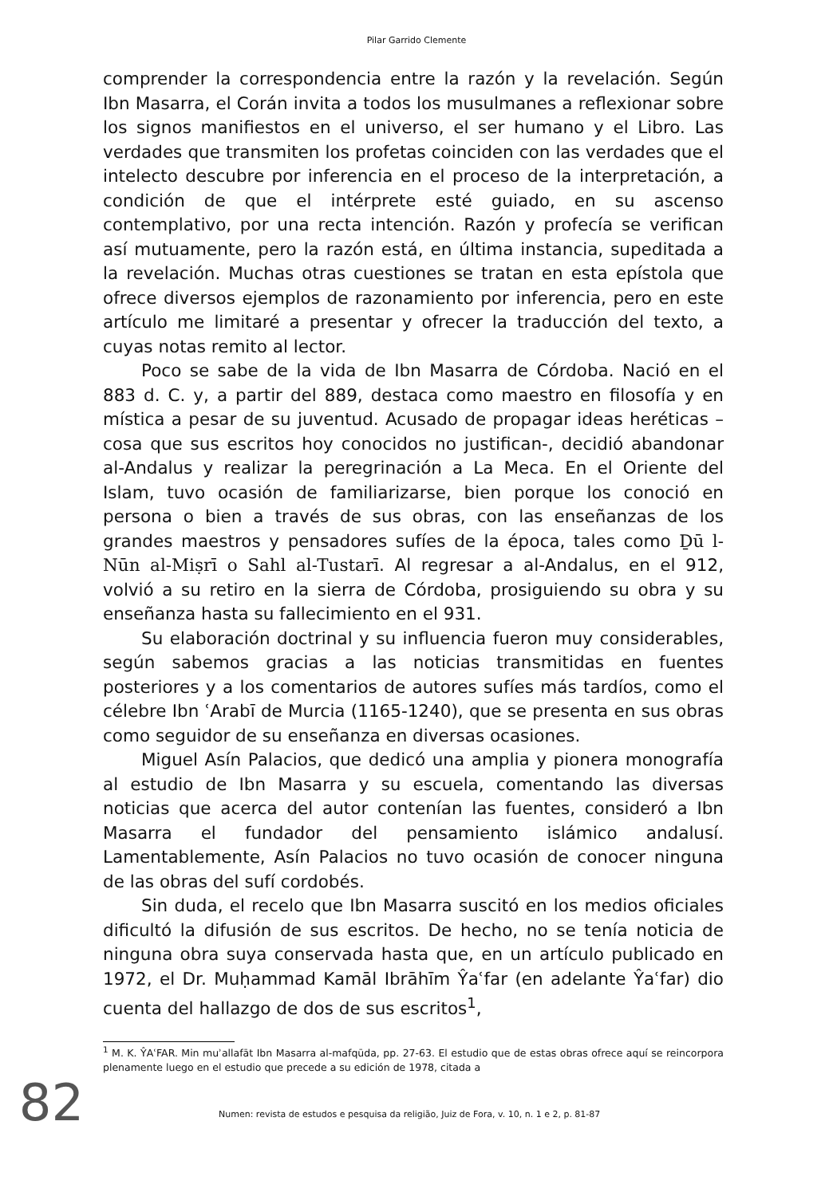Pilar Garrido Clemente
comprender la correspondencia entre la razón y la revelación. Según Ibn Masarra, el Corán invita a todos los musulmanes a reflexionar sobre los signos manifiestos en el universo, el ser humano y el Libro. Las verdades que transmiten los profetas coinciden con las verdades que el intelecto descubre por inferencia en el proceso de la interpretación, a condición de que el intérprete esté guiado, en su ascenso contemplativo, por una recta intención. Razón y profecía se verifican así mutuamente, pero la razón está, en última instancia, supeditada a la revelación. Muchas otras cuestiones se tratan en esta epístola que ofrece diversos ejemplos de razonamiento por inferencia, pero en este artículo me limitaré a presentar y ofrecer la traducción del texto, a cuyas notas remito al lector.
Poco se sabe de la vida de Ibn Masarra de Córdoba. Nació en el 883 d. C. y, a partir del 889, destaca como maestro en filosofía y en mística a pesar de su juventud. Acusado de propagar ideas heréticas – cosa que sus escritos hoy conocidos no justifican-, decidió abandonar al-Andalus y realizar la peregrinación a La Meca. En el Oriente del Islam, tuvo ocasión de familiarizarse, bien porque los conoció en persona o bien a través de sus obras, con las enseñanzas de los grandes maestros y pensadores sufíes de la época, tales como Ḏū l-Nūn al-Miṣrī o Sahl al-Tustarī. Al regresar a al-Andalus, en el 912, volvió a su retiro en la sierra de Córdoba, prosiguiendo su obra y su enseñanza hasta su fallecimiento en el 931.
Su elaboración doctrinal y su influencia fueron muy considerables, según sabemos gracias a las noticias transmitidas en fuentes posteriores y a los comentarios de autores sufíes más tardíos, como el célebre Ibn ʿArabī de Murcia (1165-1240), que se presenta en sus obras como seguidor de su enseñanza en diversas ocasiones.
Miguel Asín Palacios, que dedicó una amplia y pionera monografía al estudio de Ibn Masarra y su escuela, comentando las diversas noticias que acerca del autor contenían las fuentes, consideró a Ibn Masarra el fundador del pensamiento islámico andalusí. Lamentablemente, Asín Palacios no tuvo ocasión de conocer ninguna de las obras del sufí cordobés.
Sin duda, el recelo que Ibn Masarra suscitó en los medios oficiales dificultó la difusión de sus escritos. De hecho, no se tenía noticia de ninguna obra suya conservada hasta que, en un artículo publicado en 1972, el Dr. Muḥammad Kamāl Ibrāhīm Ŷaʿfar (en adelante Ŷaʿfar) dio cuenta del hallazgo de dos de sus escritos<sup>1</sup>,
<sup>1</sup> M. K. ŶAʿFAR. Min muʾallafāt Ibn Masarra al-mafqūda, pp. 27-63. El estudio que de estas obras ofrece aquí se reincorpora plenamente luego en el estudio que precede a su edición de 1978, citada a
82
Numen: revista de estudos e pesquisa da religião, Juiz de Fora, v. 10, n. 1 e 2, p. 81-87